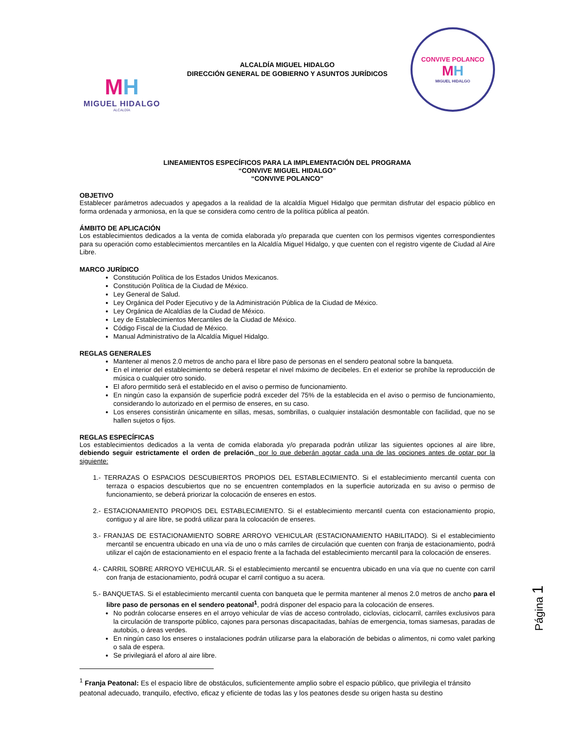MH
MIGUEL HIDALGO
ALCALDÍA
ALCALDÍA MIGUEL HIDALGO
DIRECCIÓN GENERAL DE GOBIERNO Y ASUNTOS JURÍDICOS
CONVIVE POLANCO
MH
MIGUEL HIDALGO
LINEAMIENTOS ESPECÍFICOS PARA LA IMPLEMENTACIÓN DEL PROGRAMA
“CONVIVE MIGUEL HIDALGO”
“CONVIVE POLANCO”
OBJETIVO
Establecer parámetros adecuados y apegados a la realidad de la alcaldía Miguel Hidalgo que permitan disfrutar del espacio público en forma ordenada y armoniosa, en la que se considera como centro de la política pública al peatón.
ÁMBITO DE APLICACIÓN
Los establecimientos dedicados a la venta de comida elaborada y/o preparada que cuenten con los permisos vigentes correspondientes para su operación como establecimientos mercantiles en la Alcaldía Miguel Hidalgo, y que cuenten con el registro vigente de Ciudad al Aire Libre.
MARCO JURÍDICO
Constitución Política de los Estados Unidos Mexicanos.
Constitución Política de la Ciudad de México.
Ley General de Salud.
Ley Orgánica del Poder Ejecutivo y de la Administración Pública de la Ciudad de México.
Ley Orgánica de Alcaldías de la Ciudad de México.
Ley de Establecimientos Mercantiles de la Ciudad de México.
Código Fiscal de la Ciudad de México.
Manual Administrativo de la Alcaldía Miguel Hidalgo.
REGLAS GENERALES
Mantener al menos 2.0 metros de ancho para el libre paso de personas en el sendero peatonal sobre la banqueta.
En el interior del establecimiento se deberá respetar el nivel máximo de decibeles. En el exterior se prohíbe la reproducción de música o cualquier otro sonido.
El aforo permitido será el establecido en el aviso o permiso de funcionamiento.
En ningún caso la expansión de superficie podrá exceder del 75% de la establecida en el aviso o permiso de funcionamiento, considerando lo autorizado en el permiso de enseres, en su caso.
Los enseres consistirán únicamente en sillas, mesas, sombrillas, o cualquier instalación desmontable con facilidad, que no se hallen sujetos o fijos.
REGLAS ESPECÍFICAS
Los establecimientos dedicados a la venta de comida elaborada y/o preparada podrán utilizar las siguientes opciones al aire libre, debiendo seguir estrictamente el orden de prelación, por lo que deberán agotar cada una de las opciones antes de optar por la siguiente:
1.- TERRAZAS O ESPACIOS DESCUBIERTOS PROPIOS DEL ESTABLECIMIENTO. Si el establecimiento mercantil cuenta con terraza o espacios descubiertos que no se encuentren contemplados en la superficie autorizada en su aviso o permiso de funcionamiento, se deberá priorizar la colocación de enseres en estos.
2.- ESTACIONAMIENTO PROPIOS DEL ESTABLECIMIENTO. Si el establecimiento mercantil cuenta con estacionamiento propio, contiguo y al aire libre, se podrá utilizar para la colocación de enseres.
3.- FRANJAS DE ESTACIONAMIENTO SOBRE ARROYO VEHICULAR (ESTACIONAMIENTO HABILITADO). Si el establecimiento mercantil se encuentra ubicado en una vía de uno o más carriles de circulación que cuenten con franja de estacionamiento, podrá utilizar el cajón de estacionamiento en el espacio frente a la fachada del establecimiento mercantil para la colocación de enseres.
4.- CARRIL SOBRE ARROYO VEHICULAR. Si el establecimiento mercantil se encuentra ubicado en una vía que no cuente con carril con franja de estacionamiento, podrá ocupar el carril contiguo a su acera.
5.- BANQUETAS. Si el establecimiento mercantil cuenta con banqueta que le permita mantener al menos 2.0 metros de ancho para el libre paso de personas en el sendero peatonal<sup>1</sup>, podrá disponer del espacio para la colocación de enseres.
No podrán colocarse enseres en el arroyo vehicular de vías de acceso controlado, ciclovías, ciclocarril, carriles exclusivos para la circulación de transporte público, cajones para personas discapacitadas, bahías de emergencia, tomas siamesas, paradas de autobús, o áreas verdes.
En ningún caso los enseres o instalaciones podrán utilizarse para la elaboración de bebidas o alimentos, ni como valet parking o sala de espera.
Se privilegiará el aforo al aire libre.
<sup>1</sup> Franja Peatonal: Es el espacio libre de obstáculos, suficientemente amplio sobre el espacio público, que privilegia el tránsito peatonal adecuado, tranquilo, efectivo, eficaz y eficiente de todas las y los peatones desde su origen hasta su destino
Página 1